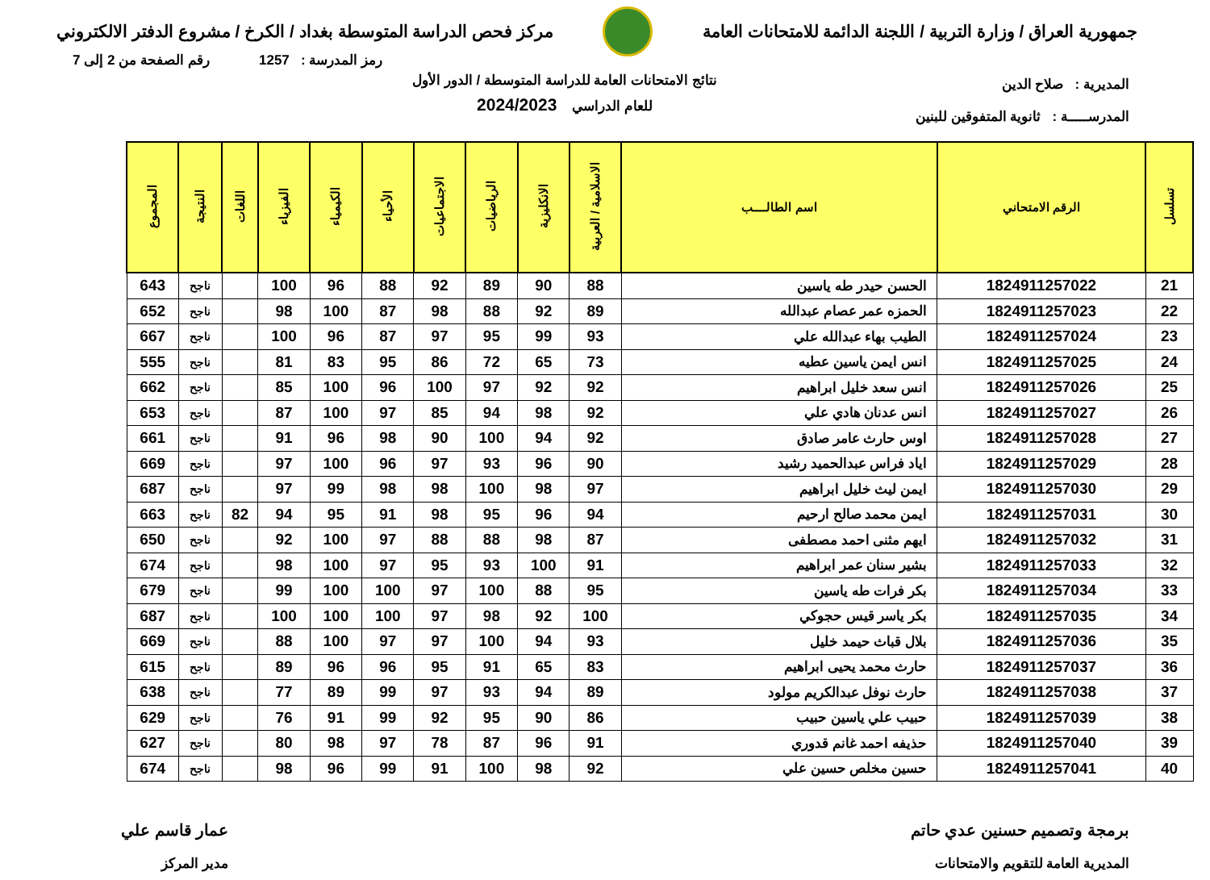جمهورية العراق / وزارة التربية / اللجنة الدائمة للامتحانات العامة
مركز فحص الدراسة المتوسطة بغداد / الكرخ / مشروع الدفتر الالكتروني
رمز المدرسة : 1257 رقم الصفحة من 2 إلى 7
المديرية : صلاح الدين
المدرســـــة : ثانوية المتفوقين للبنين
نتائج الامتحانات العامة للدراسة المتوسطة / الدور الأول
للعام الدراسي 2024/2023
| تسلسل | الرقم الامتحاني | اسم الطالــــب | الاسلامية / العربية | الانكليزية | الرياضيات | الاجتماعيات | الأحياء | الكيمياء | الفيزياء | اللغات | النتيجة | المجموع |
| --- | --- | --- | --- | --- | --- | --- | --- | --- | --- | --- | --- | --- |
| 21 | 1824911257022 | الحسن حيدر طه ياسين | 88 | 90 | 89 | 92 | 88 | 96 | 100 | | ناجح | 643 |
| 22 | 1824911257023 | الحمزه عمر عصام عبدالله | 89 | 92 | 88 | 98 | 87 | 100 | 98 | | ناجح | 652 |
| 23 | 1824911257024 | الطيب بهاء عبدالله علي | 93 | 99 | 95 | 97 | 87 | 96 | 100 | | ناجح | 667 |
| 24 | 1824911257025 | انس ايمن ياسين عطيه | 73 | 65 | 72 | 86 | 95 | 83 | 81 | | ناجح | 555 |
| 25 | 1824911257026 | انس سعد خليل ابراهيم | 92 | 92 | 97 | 100 | 96 | 100 | 85 | | ناجح | 662 |
| 26 | 1824911257027 | انس عدنان هادي علي | 92 | 98 | 94 | 85 | 97 | 100 | 87 | | ناجح | 653 |
| 27 | 1824911257028 | اوس حارث عامر صادق | 92 | 94 | 100 | 90 | 98 | 96 | 91 | | ناجح | 661 |
| 28 | 1824911257029 | اياد فراس عبدالحميد رشيد | 90 | 96 | 93 | 97 | 96 | 100 | 97 | | ناجح | 669 |
| 29 | 1824911257030 | ايمن ليث خليل ابراهيم | 97 | 98 | 100 | 98 | 98 | 99 | 97 | | ناجح | 687 |
| 30 | 1824911257031 | ايمن محمد صالح ارحيم | 94 | 96 | 95 | 98 | 91 | 95 | 94 | 82 | ناجح | 663 |
| 31 | 1824911257032 | ايهم مثنى احمد مصطفى | 87 | 98 | 88 | 88 | 97 | 100 | 92 | | ناجح | 650 |
| 32 | 1824911257033 | بشير سنان عمر ابراهيم | 91 | 100 | 93 | 95 | 97 | 100 | 98 | | ناجح | 674 |
| 33 | 1824911257034 | بكر فرات طه ياسين | 95 | 88 | 100 | 97 | 100 | 100 | 99 | | ناجح | 679 |
| 34 | 1824911257035 | بكر ياسر قيس حجوكي | 100 | 92 | 98 | 97 | 100 | 100 | 100 | | ناجح | 687 |
| 35 | 1824911257036 | بلال قباث حيمد خليل | 93 | 94 | 100 | 97 | 97 | 100 | 88 | | ناجح | 669 |
| 36 | 1824911257037 | حارث محمد يحيى ابراهيم | 83 | 65 | 91 | 95 | 96 | 96 | 89 | | ناجح | 615 |
| 37 | 1824911257038 | حارث نوفل عبدالكريم مولود | 89 | 94 | 93 | 97 | 99 | 89 | 77 | | ناجح | 638 |
| 38 | 1824911257039 | حبيب علي ياسين حبيب | 86 | 90 | 95 | 92 | 99 | 91 | 76 | | ناجح | 629 |
| 39 | 1824911257040 | حذيفه احمد غانم قدوري | 91 | 96 | 87 | 78 | 97 | 98 | 80 | | ناجح | 627 |
| 40 | 1824911257041 | حسين مخلص حسين علي | 92 | 98 | 100 | 91 | 99 | 96 | 98 | | ناجح | 674 |
برمجة وتصميم حسنين عدي حاتم
المديرية العامة للتقويم والامتحانات
عمار قاسم علي
مدير المركز